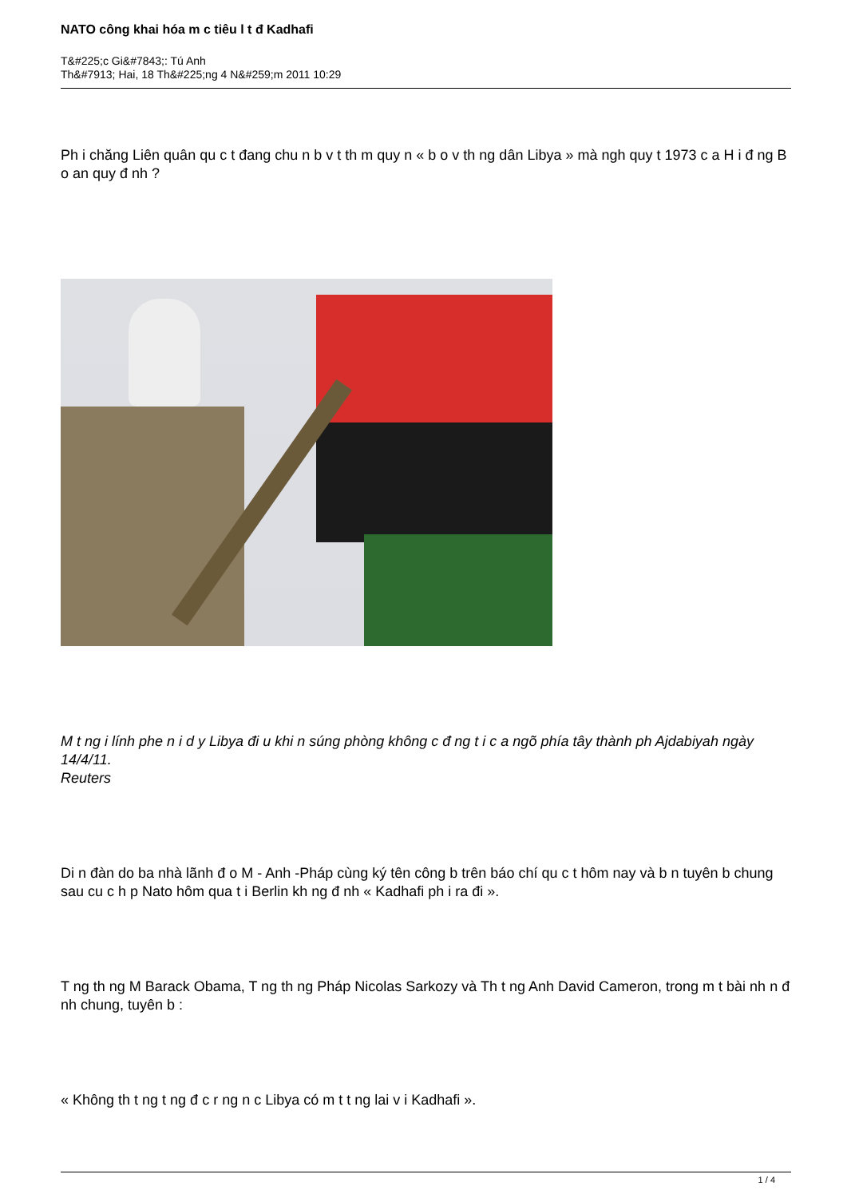NATO công khai hóa m c tiêu l t đ Kadhafi
T&#225;c Gi&#7843;: Tú Anh
Th&#7913; Hai, 18 Th&#225;ng 4 N&#259;m 2011 10:29
Ph i chăng Liên quân qu c t đang chu n b v t th m quy n « b o v th ng dân Libya » mà ngh quy t 1973 c a H i đ ng B o an quy đ nh ?
M t ng i lính phe n i d y Libya đi u khi n súng phòng không c đ ng t i c a ngõ phía tây thành ph Ajdabiyah ngày 14/4/11.
Reuters
Di n đàn do ba nhà lãnh đ o M - Anh -Pháp cùng ký tên công b trên báo chí qu c t hôm nay và b n tuyên b chung sau cu c h p Nato hôm qua t i Berlin kh ng đ nh « Kadhafi ph i ra đi ».
T ng th ng M Barack Obama, T ng th ng Pháp Nicolas Sarkozy và Th t ng Anh David Cameron, trong m t bài nh n đ nh chung, tuyên b :
« Không th t ng t ng đ c r ng n c Libya có m t t ng lai v i Kadhafi ».
1 / 4